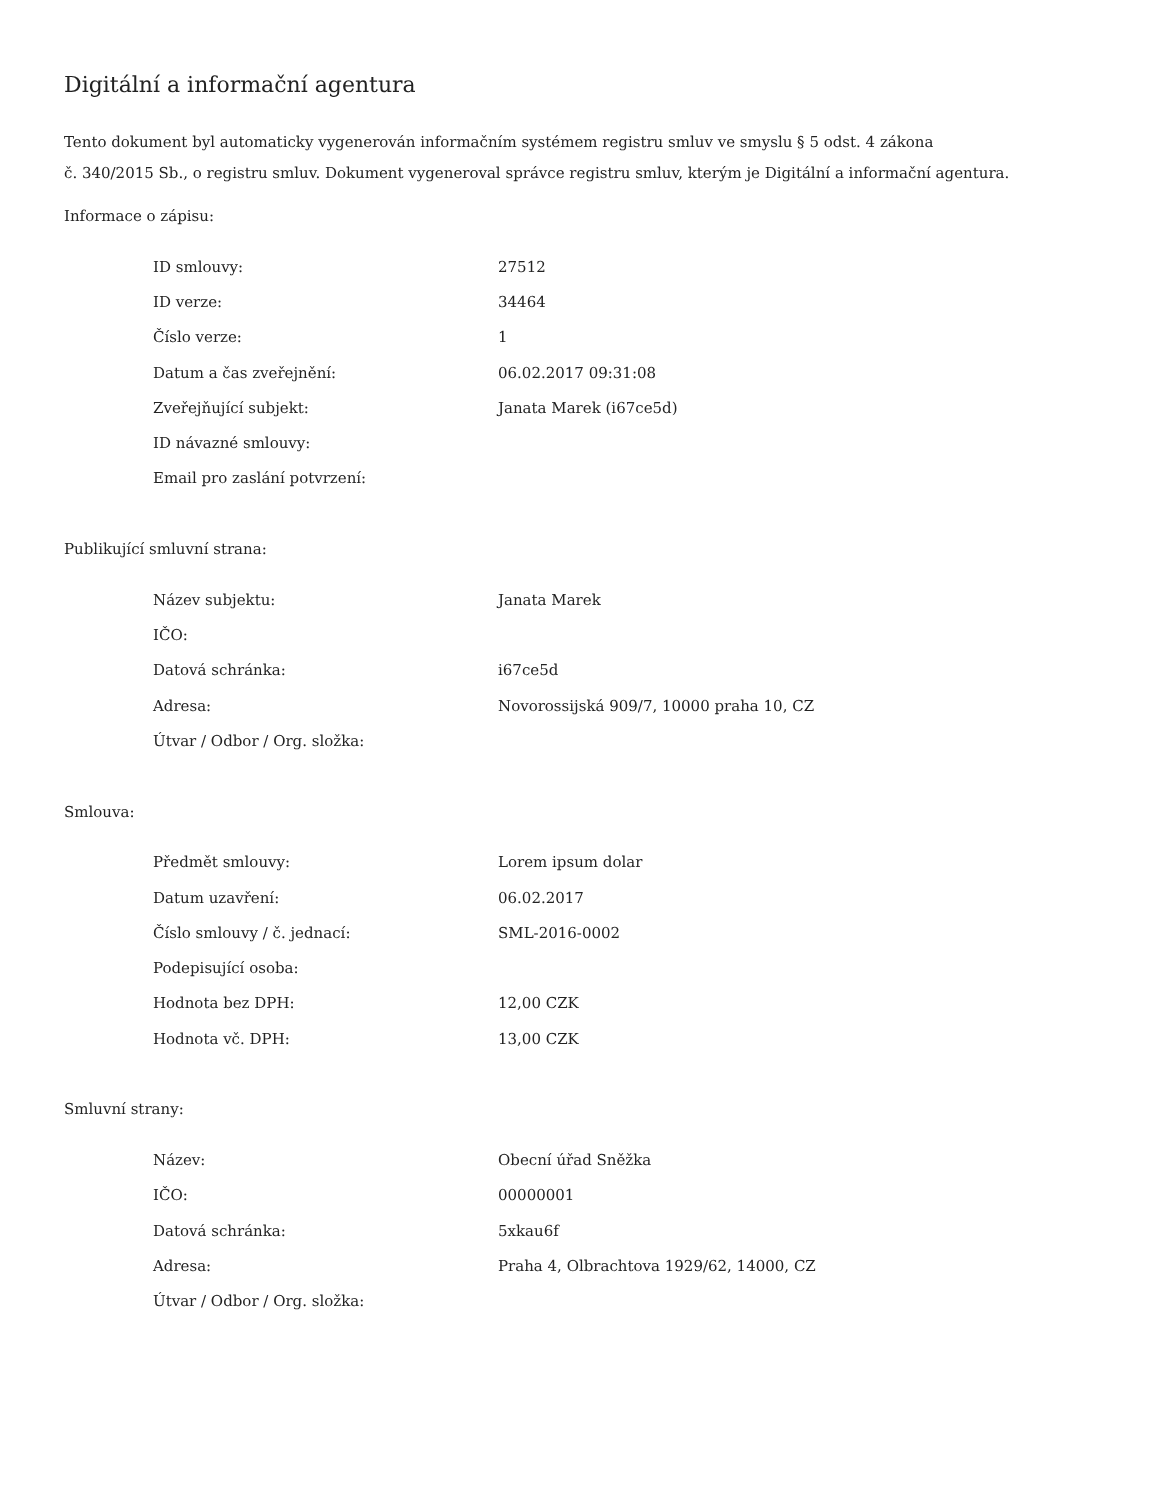Digitální a informační agentura
Tento dokument byl automaticky vygenerován informačním systémem registru smluv ve smyslu § 5 odst. 4 zákona
č. 340/2015 Sb., o registru smluv. Dokument vygeneroval správce registru smluv, kterým je Digitální a informační agentura.
Informace o zápisu:
| ID smlouvy: | 27512 |
| ID verze: | 34464 |
| Číslo verze: | 1 |
| Datum a čas zveřejnění: | 06.02.2017 09:31:08 |
| Zveřejňující subjekt: | Janata Marek (i67ce5d) |
| ID návazné smlouvy: | |
| Email pro zaslání potvrzení: | |
Publikující smluvní strana:
| Název subjektu: | Janata Marek |
| IČO: | |
| Datová schránka: | i67ce5d |
| Adresa: | Novorossijská 909/7, 10000 praha 10, CZ |
| Útvar / Odbor / Org. složka: | |
Smlouva:
| Předmět smlouvy: | Lorem ipsum dolar |
| Datum uzavření: | 06.02.2017 |
| Číslo smlouvy / č. jednací: | SML-2016-0002 |
| Podepisující osoba: | |
| Hodnota bez DPH: | 12,00 CZK |
| Hodnota vč. DPH: | 13,00 CZK |
Smluvní strany:
| Název: | Obecní úřad Sněžka |
| IČO: | 00000001 |
| Datová schránka: | 5xkau6f |
| Adresa: | Praha 4, Olbrachtova 1929/62, 14000, CZ |
| Útvar / Odbor / Org. složka: | |